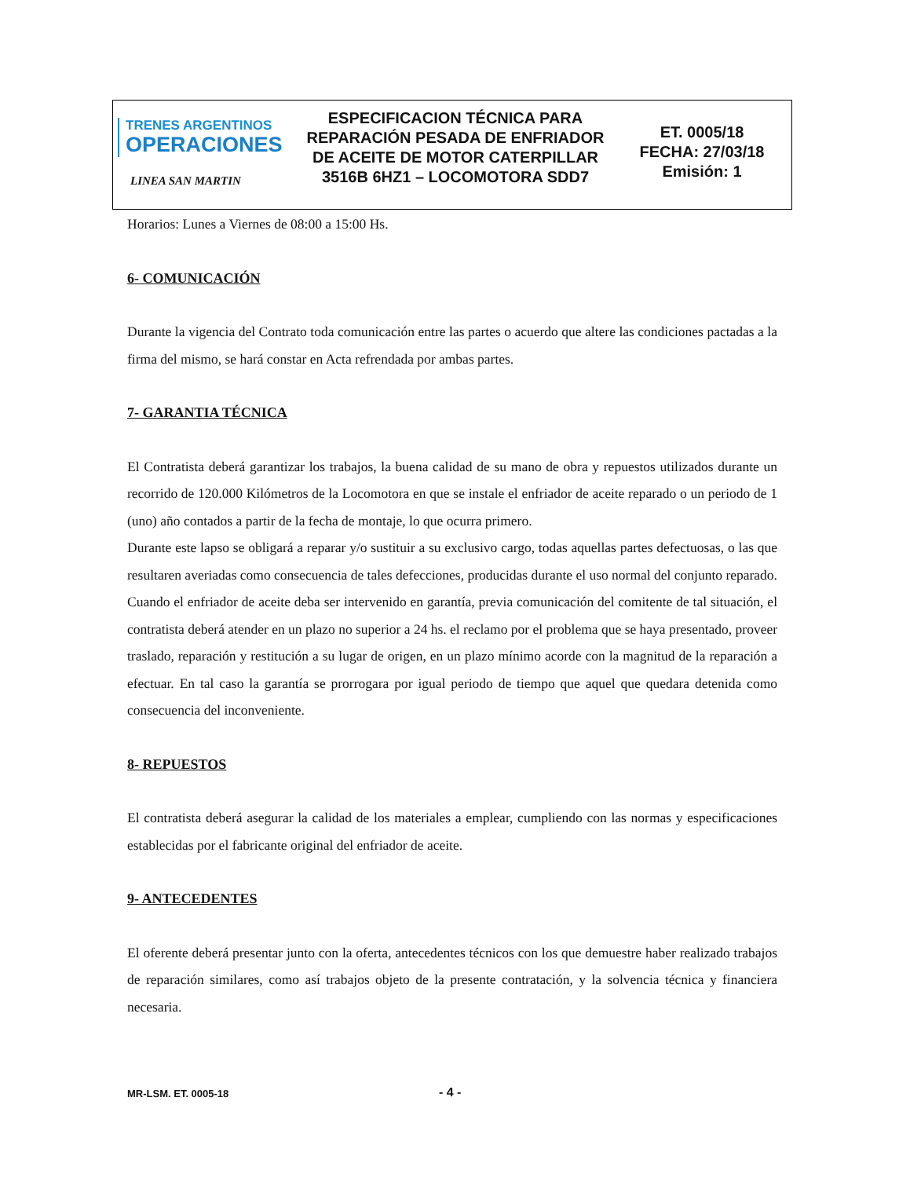TRENES ARGENTINOS
OPERACIONES
LINEA SAN MARTIN
ESPECIFICACION TÉCNICA PARA REPARACIÓN PESADA DE ENFRIADOR DE ACEITE DE MOTOR CATERPILLAR 3516B 6HZ1 – LOCOMOTORA SDD7
ET. 0005/18
FECHA: 27/03/18
Emisión: 1
Horarios: Lunes a Viernes de 08:00 a 15:00 Hs.
6- COMUNICACIÓN
Durante la vigencia del Contrato toda comunicación entre las partes o acuerdo que altere las condiciones pactadas a la firma del mismo, se hará constar en Acta refrendada por ambas partes.
7- GARANTIA TÉCNICA
El Contratista deberá garantizar los trabajos, la buena calidad de su mano de obra y repuestos utilizados durante un recorrido de 120.000 Kilómetros de la Locomotora en que se instale el enfriador de aceite reparado o un periodo de 1 (uno) año contados a partir de la fecha de montaje, lo que ocurra primero.
Durante este lapso se obligará a reparar y/o sustituir a su exclusivo cargo, todas aquellas partes defectuosas, o las que resultaren averiadas como consecuencia de tales defecciones, producidas durante el uso normal del conjunto reparado.
Cuando el enfriador de aceite deba ser intervenido en garantía, previa comunicación del comitente de tal situación, el contratista deberá atender en un plazo no superior a 24 hs. el reclamo por el problema que se haya presentado, proveer traslado, reparación y restitución a su lugar de origen, en un plazo mínimo acorde con la magnitud de la reparación a efectuar. En tal caso la garantía se prorrogara por igual periodo de tiempo que aquel que quedara detenida como consecuencia del inconveniente.
8- REPUESTOS
El contratista deberá asegurar la calidad de los materiales a emplear, cumpliendo con las normas y especificaciones establecidas por el fabricante original del enfriador de aceite.
9- ANTECEDENTES
El oferente deberá presentar junto con la oferta, antecedentes técnicos con los que demuestre haber realizado trabajos de reparación similares, como así trabajos objeto de la presente contratación, y la solvencia técnica y financiera necesaria.
MR-LSM. ET. 0005-18 - 4 -